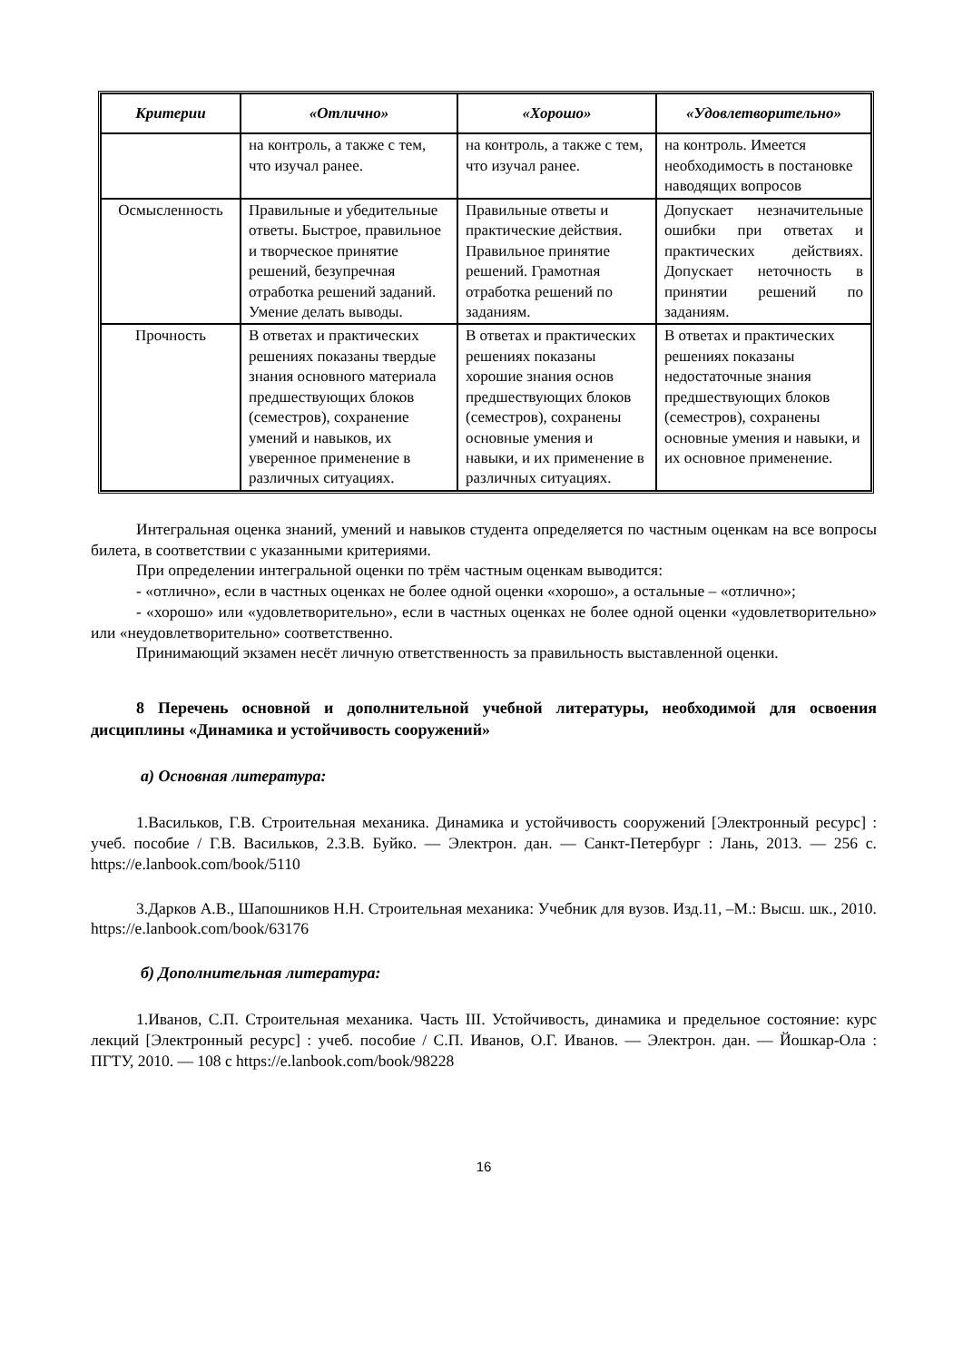| Критерии | «Отлично» | «Хорошо» | «Удовлетворительно» |
| --- | --- | --- | --- |
| | на контроль, а также с тем, что изучал ранее. | на контроль, а также с тем, что изучал ранее. | на контроль. Имеется необходимость в по­становке наводящих вопросов |
| Осмысленность | Правильные и убедитель­ные ответы. Быстрое, правильное и творческое принятие решений, без­упречная отработка ре­шений заданий. Умение делать выводы. | Правильные ответы и практические действия. Правильное принятие решений. Грамотная отработка решений по заданиям. | Допускает незначитель­ные ошибки при ответах и практических дей­ствиях. Допускает не­точность в принятии решений по заданиям. |
| Прочность | В ответах и практических решениях показаны твер­дые знания основного материала предшествую­щих блоков (семестров), сохранение умений и навыков, их уверенное применение в различных ситуациях. | В ответах и практиче­ских решениях показа­ны хорошие знания основ предшествую­щих блоков (семест­ров), сохранены основ­ные умения и навыки, и их применение в раз­личных ситуациях. | В ответах и практиче­ских решениях показа­ны недостаточные зна­ния предшествующих блоков (семестров), со­хранены основные уме­ния и навыки, и их ос­новное применение. |
Интегральная оценка знаний, умений и навыков студента определяется по частным оценкам на все вопросы билета, в соответствии с указанными критериями.
При определении интегральной оценки по трём частным оценкам выводится:
- «отлично», если в частных оценках не более одной оценки «хорошо», а остальные – «отлично»;
- «хорошо» или «удовлетворительно», если в частных оценках не более одной оценки «удовлетворительно» или «неудовлетворительно» соответственно.
Принимающий экзамен несёт личную ответственность за правильность выставленной оценки.
8 Перечень основной и дополнительной учебной литературы, необходимой для освоения дисциплины «Динамика и устойчивость сооружений»
а) Основная литература:
1.Васильков, Г.В. Строительная механика. Динамика и устойчивость сооружений [Электронный ресурс] : учеб. пособие / Г.В. Васильков, 2.З.В. Буйко. — Электрон. дан. — Санкт-Петербург : Лань, 2013. — 256 с. https://e.lanbook.com/book/5110
3.Дарков А.В., Шапошников Н.Н. Строительная механика: Учебник для вузов. Изд.11, –М.: Высш. шк., 2010. https://e.lanbook.com/book/63176
б) Дополнительная литература:
1.Иванов, С.П. Строительная механика. Часть III. Устойчивость, динамика и предель­ное состояние: курс лекций [Электронный ресурс] : учеб. пособие / С.П. Иванов, О.Г. Ива­нов. — Электрон. дан. — Йошкар-Ола : ПГТУ, 2010. — 108 с https://e.lanbook.com/book/98228
16